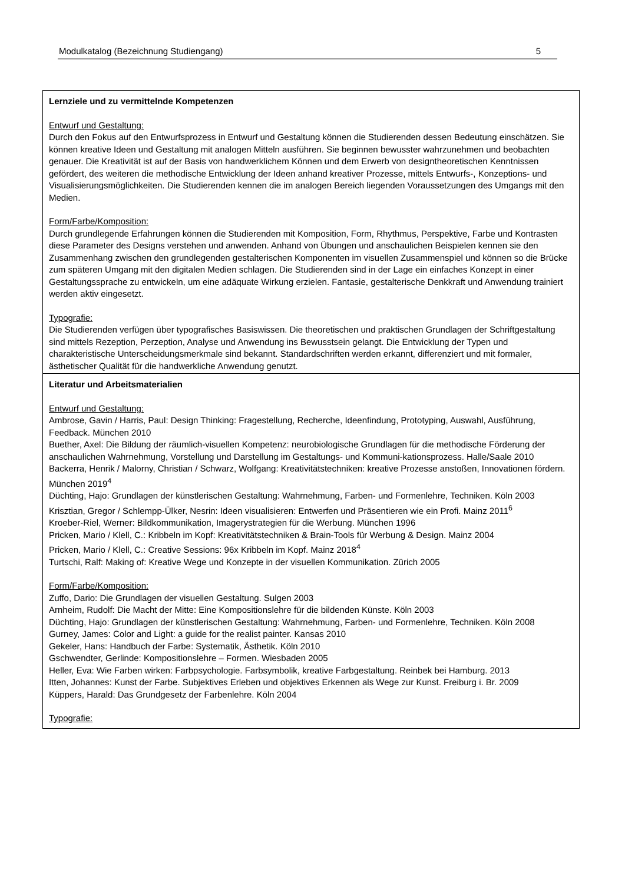Modulkatalog (Bezeichnung Studiengang) 5
| Lernziele und zu vermittelnde Kompetenzen Entwurf und Gestaltung: Durch den Fokus auf den Entwurfsprozess in Entwurf und Gestaltung können die Studierenden dessen Bedeutung einschätzen. Sie können kreative Ideen und Gestaltung mit analogen Mitteln ausführen. Sie beginnen bewusster wahrzunehmen und beobachten genauer. Die Kreativität ist auf der Basis von handwerklichem Können und dem Erwerb von designtheoretischen Kenntnissen gefördert, des weiteren die methodische Entwicklung der Ideen anhand kreativer Prozesse, mittels Entwurfs-, Konzeptions- und Visualisierungsmöglichkeiten. Die Studierenden kennen die im analogen Bereich liegenden Voraussetzungen des Umgangs mit den Medien. Form/Farbe/Komposition: Durch grundlegende Erfahrungen können die Studierenden mit Komposition, Form, Rhythmus, Perspektive, Farbe und Kontrasten diese Parameter des Designs verstehen und anwenden. Anhand von Übungen und anschaulichen Beispielen kennen sie den Zusammenhang zwischen den grundlegenden gestalterischen Komponenten im visuellen Zusammenspiel und können so die Brücke zum späteren Umgang mit den digitalen Medien schlagen. Die Studierenden sind in der Lage ein einfaches Konzept in einer Gestaltungssprache zu entwickeln, um eine adäquate Wirkung erzielen. Fantasie, gestalterische Denkkraft und Anwendung trainiert werden aktiv eingesetzt. Typografie: Die Studierenden verfügen über typografisches Basiswissen. Die theoretischen und praktischen Grundlagen der Schriftgestaltung sind mittels Rezeption, Perzeption, Analyse und Anwendung ins Bewusstsein gelangt. Die Entwicklung der Typen und charakteristische Unterscheidungsmerkmale sind bekannt. Standardschriften werden erkannt, differenziert und mit formaler, ästhetischer Qualität für die handwerkliche Anwendung genutzt. |
| Literatur und Arbeitsmaterialien Entwurf und Gestaltung: Ambrose, Gavin / Harris, Paul: Design Thinking: Fragestellung, Recherche, Ideenfindung, Prototyping, Auswahl, Ausführung, Feedback. München 2010 Buether, Axel: Die Bildung der räumlich-visuellen Kompetenz: neurobiologische Grundlagen für die methodische Förderung der anschaulichen Wahrnehmung, Vorstellung und Darstellung im Gestaltungs- und Kommuni-kationsprozess. Halle/Saale 2010 Backerra, Henrik / Malorny, Christian / Schwarz, Wolfgang: Kreativitätstechniken: kreative Prozesse anstoßen, Innovationen fördern. München 2019<sup>4</sup> Düchting, Hajo: Grundlagen der künstlerischen Gestaltung: Wahrnehmung, Farben- und Formenlehre, Techniken. Köln 2003 Krisztian, Gregor / Schlempp-Ülker, Nesrin: Ideen visualisieren: Entwerfen und Präsentieren wie ein Profi. Mainz 2011<sup>6</sup> Kroeber-Riel, Werner: Bildkommunikation, Imagerystrategien für die Werbung. München 1996 Pricken, Mario / Klell, C.: Kribbeln im Kopf: Kreativitätstechniken & Brain-Tools für Werbung & Design. Mainz 2004 Pricken, Mario / Klell, C.: Creative Sessions: 96x Kribbeln im Kopf. Mainz 2018<sup>4</sup> Turtschi, Ralf: Making of: Kreative Wege und Konzepte in der visuellen Kommunikation. Zürich 2005 Form/Farbe/Komposition: Zuffo, Dario: Die Grundlagen der visuellen Gestaltung. Sulgen 2003 Arnheim, Rudolf: Die Macht der Mitte: Eine Kompositionslehre für die bildenden Künste. Köln 2003 Düchting, Hajo: Grundlagen der künstlerischen Gestaltung: Wahrnehmung, Farben- und Formenlehre, Techniken. Köln 2008 Gurney, James: Color and Light: a guide for the realist painter. Kansas 2010 Gekeler, Hans: Handbuch der Farbe: Systematik, Ästhetik. Köln 2010 Gschwendter, Gerlinde: Kompositionslehre – Formen. Wiesbaden 2005 Heller, Eva: Wie Farben wirken: Farbpsychologie. Farbsymbolik, kreative Farbgestaltung. Reinbek bei Hamburg. 2013 Itten, Johannes: Kunst der Farbe. Subjektives Erleben und objektives Erkennen als Wege zur Kunst. Freiburg i. Br. 2009 Küppers, Harald: Das Grundgesetz der Farbenlehre. Köln 2004 Typografie: |